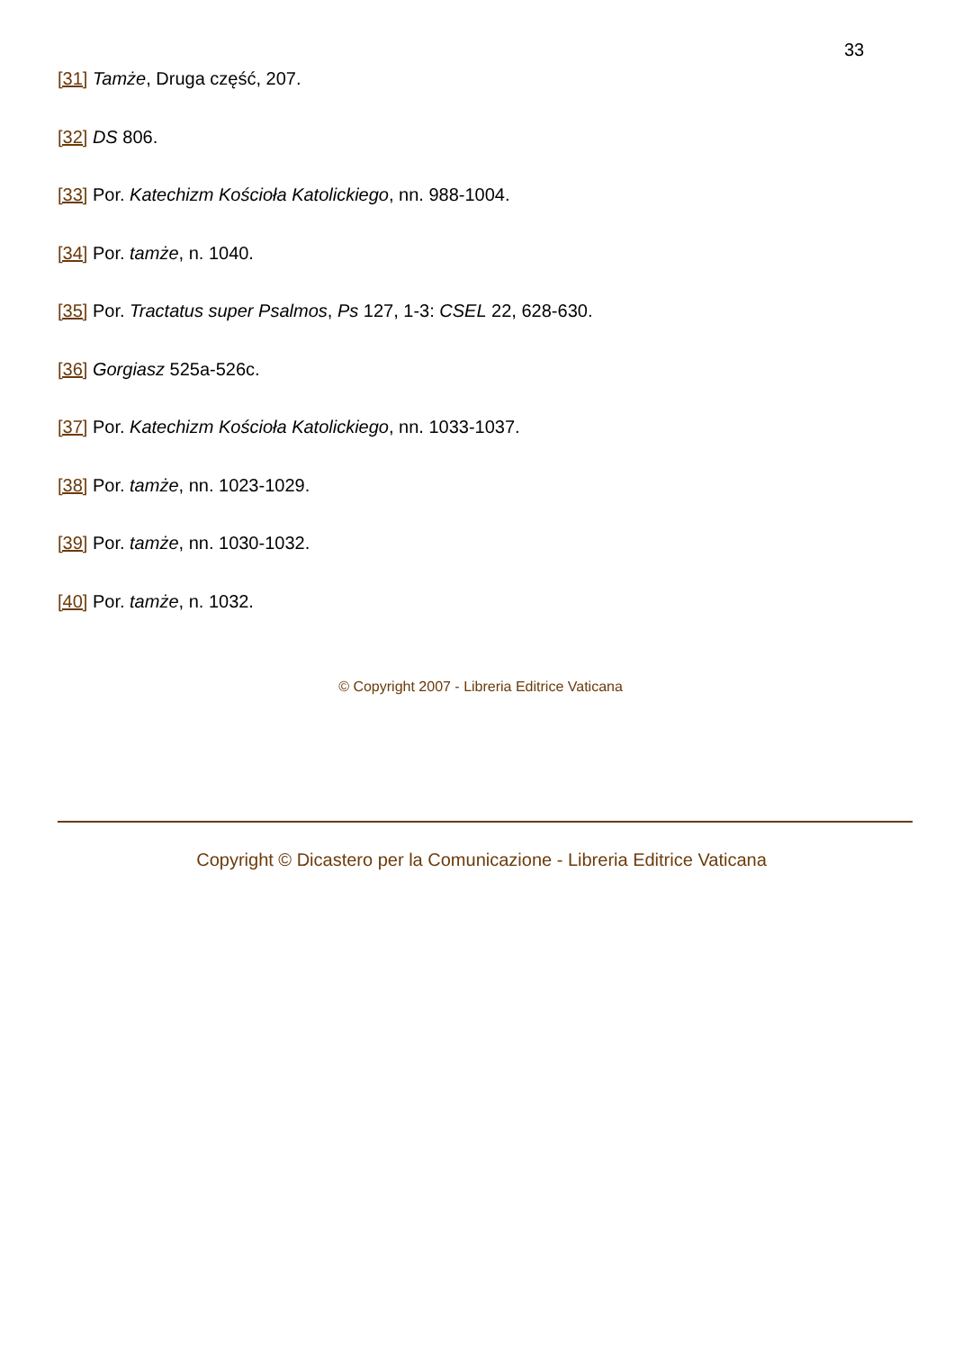33
[31] Tamże, Druga część, 207.
[32] DS 806.
[33] Por. Katechizm Kościoła Katolickiego, nn. 988-1004.
[34] Por. tamże, n. 1040.
[35] Por. Tractatus super Psalmos, Ps 127, 1-3: CSEL 22, 628-630.
[36] Gorgiasz 525a-526c.
[37] Por. Katechizm Kościoła Katolickiego, nn. 1033-1037.
[38] Por. tamże, nn. 1023-1029.
[39] Por. tamże, nn. 1030-1032.
[40] Por. tamże, n. 1032.
© Copyright 2007 - Libreria Editrice Vaticana
Copyright © Dicastero per la Comunicazione - Libreria Editrice Vaticana